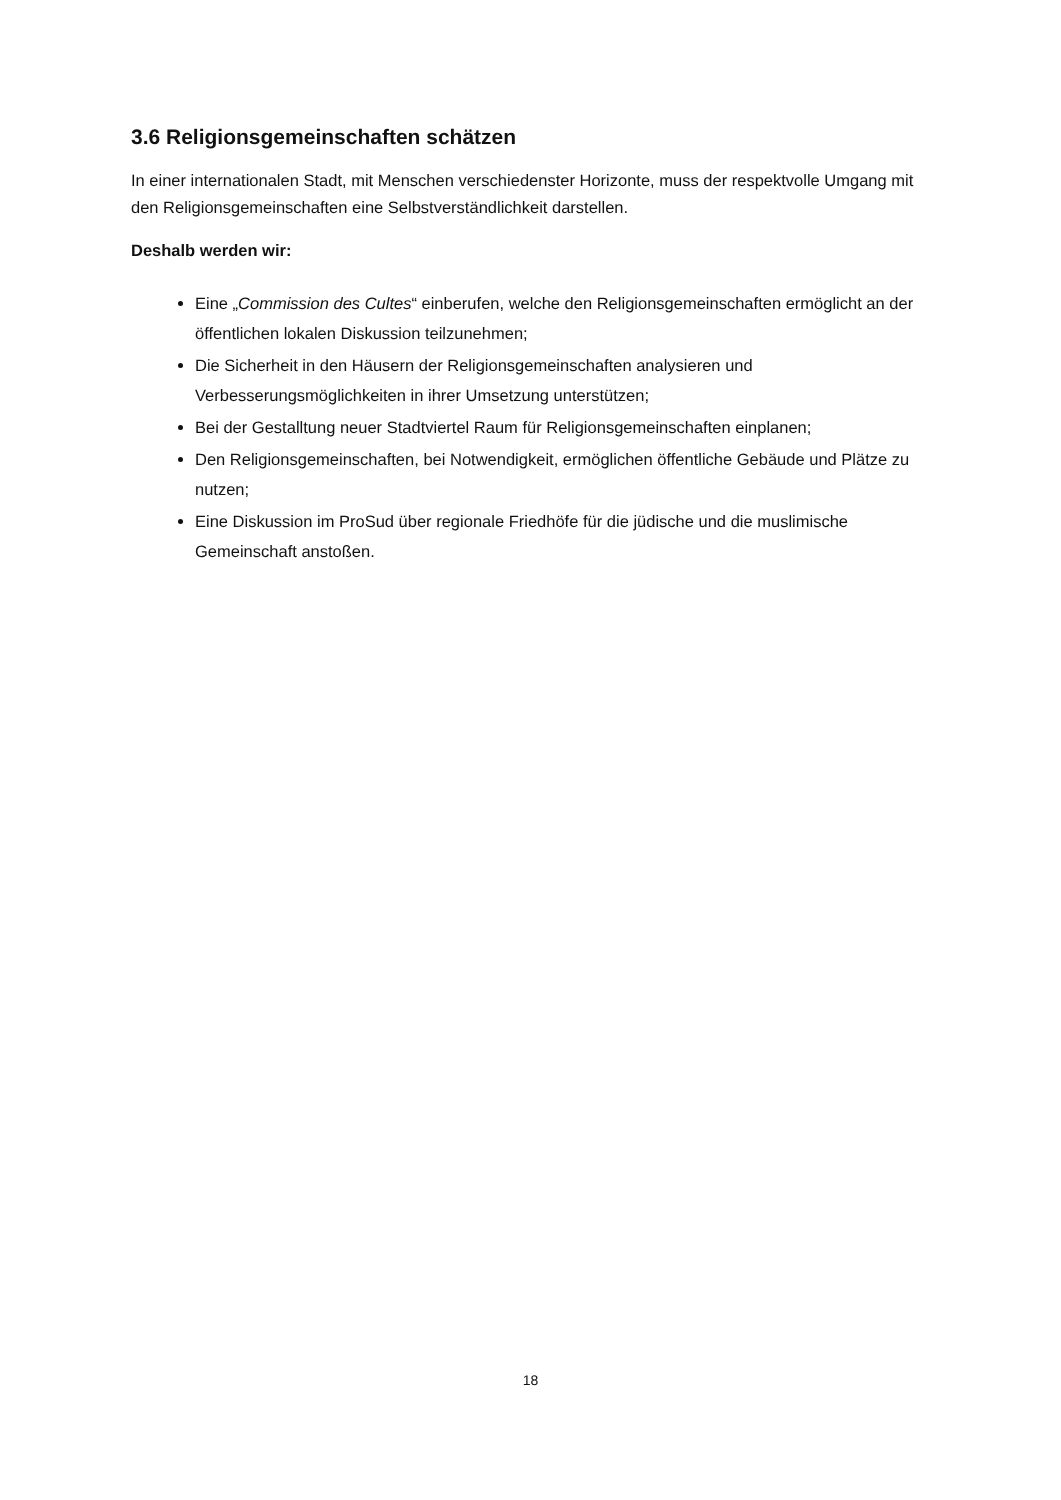3.6 Religionsgemeinschaften schätzen
In einer internationalen Stadt, mit Menschen verschiedenster Horizonte, muss der respektvolle Umgang mit den Religionsgemeinschaften eine Selbstverständlichkeit darstellen.
Deshalb werden wir:
Eine „Commission des Cultes“ einberufen, welche den Religionsgemeinschaften ermöglicht an der öffentlichen lokalen Diskussion teilzunehmen;
Die Sicherheit in den Häusern der Religionsgemeinschaften analysieren und Verbesserungsmöglichkeiten in ihrer Umsetzung unterstützen;
Bei der Gestalltung neuer Stadtviertel Raum für Religionsgemeinschaften einplanen;
Den Religionsgemeinschaften, bei Notwendigkeit, ermöglichen öffentliche Gebäude und Plätze zu nutzen;
Eine Diskussion im ProSud über regionale Friedhöfe für die jüdische und die muslimische Gemeinschaft anstoßen.
18